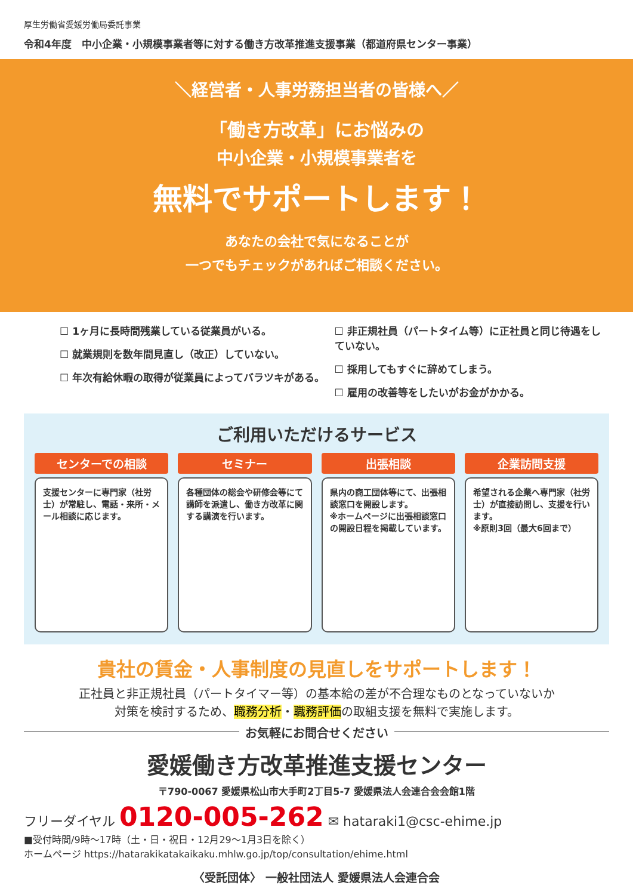厚生労働省愛媛労働局委託事業
令和4年度　中小企業・小規模事業者等に対する働き方改革推進支援事業（都道府県センター事業）
＼経営者・人事労務担当者の皆様へ／
「働き方改革」にお悩みの
中小企業・小規模事業者を
無料でサポートします！
あなたの会社で気になることが
一つでもチェックがあればご相談ください。
☐ 1ヶ月に長時間残業している従業員がいる。
☐ 就業規則を数年間見直し（改正）していない。
☐ 年次有給休暇の取得が従業員によってバラツキがある。
☐ 非正規社員（パートタイム等）に正社員と同じ待遇をしていない。
☐ 採用してもすぐに辞めてしまう。
☐ 雇用の改善等をしたいがお金がかかる。
ご利用いただけるサービス
センターでの相談
支援センターに専門家（社労士）が常駐し、電話・来所・メール相談に応じます。
セミナー
各種団体の総会や研修会等にて講師を派遣し、働き方改革に関する講演を行います。
出張相談
県内の商工団体等にて、出張相談窓口を開設します。
※ホームページに出張相談窓口の開設日程を掲載しています。
企業訪問支援
希望される企業へ専門家（社労士）が直接訪問し、支援を行います。
※原則3回（最大6回まで）
貴社の賃金・人事制度の見直しをサポートします！
正社員と非正規社員（パートタイマー等）の基本給の差が不合理なものとなっていないか
対策を検討するため、職務分析・職務評価の取組支援を無料で実施します。
お気軽にお問合せください
愛媛働き方改革推進支援センター
〒790-0067 愛媛県松山市大手町2丁目5-7 愛媛県法人会連合会会館1階
フリーダイヤル 0120-005-262 ✉ hataraki1@csc-ehime.jp
■受付時間/9時～17時（土・日・祝日・12月29～1月3日を除く）
ホームページ https://hatarakikatakaikaku.mhlw.go.jp/top/consultation/ehime.html
〈受託団体〉 一般社団法人 愛媛県法人会連合会